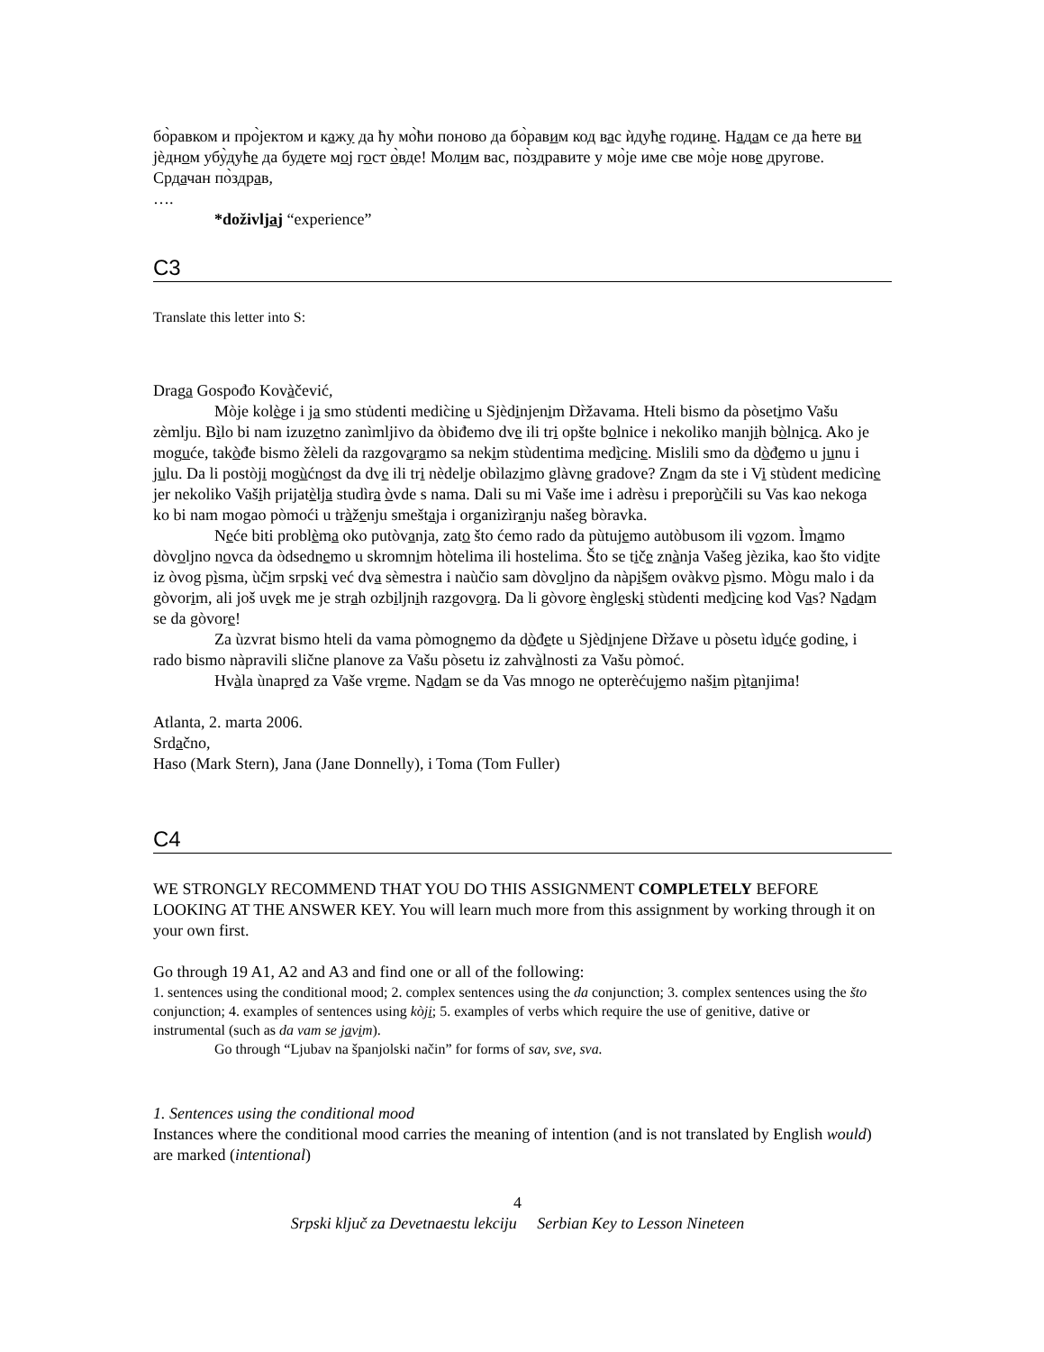бо̀равком и про̀јектом и кажу да ћу мо̀ћи поново да бо̀равим код вас ѝдуће године. Надам се да ћете ви јѐдном убу̀дуће да будете мој гост о̀вде! Молим вас, по̀здравите у мо̀је име све мо̀је нове другове.
Срдачан по̀здрав,
….
*doživljaj “experience”
C3
Translate this letter into S:
Draga Gospođo Kovàčević,
Mòje kolège i ja smo stu̇denti medic̀ine u Sjèdinjenim Dr̀žavama. Hteli bismo da pòsetimo Vašu zèmlju. Bìlo bi nam izuzetno zanìmljivo da òbiđemo dve ili tri opšte bolnice i nekoliko manjih bòlnica. Ako je moguće, takòđe bismo žèleli da razgovaramo sa nekim stùdentima medìcine. Mislili smo da dòđemo u junu i julu. Da li postòji mogùćnost da dve ili tri nèdelje obìlazimo glàvne gradove? Znam da ste i Vi stùdent medicìne jer nekoliko Vaših prijatèlja studìra òvde s nama. Dali su mi Vaše ime i adrèsu i preporùčili su Vas kao nekoga ko bi nam mogao pòmoći u tràženju smeštaja i organizìranju našeg bòravka.
Neće biti problèma oko putòvanja, zato što ćemo rado da pùtujemo autòbusom ili vozom. Ìmamo dòvoljno novca da òdsednemo u skromnim hòtelima ili hostelima. Što se tiče znànja Vašeg jèzika, kao što vidite iz òvog pìsma, ùčim srpski već dva sèmestra i naùčio sam dòvoljno da nàpišem ovàkvo pìsmo. Mògu malo i da gòvorim, ali još uvek me je strah ozbiljnih razgovora. Da li gòvore èngleski stùdenti medìcine kod Vas? Nadam se da gòvore!
Za ùzvrat bismo hteli da vama pòmognemo da dòđete u Sjèdinjene Dr̀žave u pòsetu ìduće godine, i rado bismo nàpravili slične planove za Vašu pòsetu iz zahvàlnosti za Vašu pòmoć.
Hvàla ùnapred za Vaše vreme. Nadam se da Vas mnogo ne opterèćujemo našim pìtanjima!
Atlanta, 2. marta 2006.
Srdačno,
Haso (Mark Stern), Jana (Jane Donnelly), i Toma (Tom Fuller)
C4
WE STRONGLY RECOMMEND THAT YOU DO THIS ASSIGNMENT COMPLETELY BEFORE LOOKING AT THE ANSWER KEY. You will learn much more from this assignment by working through it on your own first.
Go through 19 A1, A2 and A3 and find one or all of the following:
1. sentences using the conditional mood; 2. complex sentences using the da conjunction; 3. complex sentences using the što conjunction; 4. examples of sentences using kòji; 5. examples of verbs which require the use of genitive, dative or instrumental (such as da vam se javim).
Go through “Ljubav na španjolski način” for forms of sav, sve, sva.
1. Sentences using the conditional mood
Instances where the conditional mood carries the meaning of intention (and is not translated by English would) are marked (intentional)
4
Srpski ključ za Devetnaestu lekciju Serbian Key to Lesson Nineteen